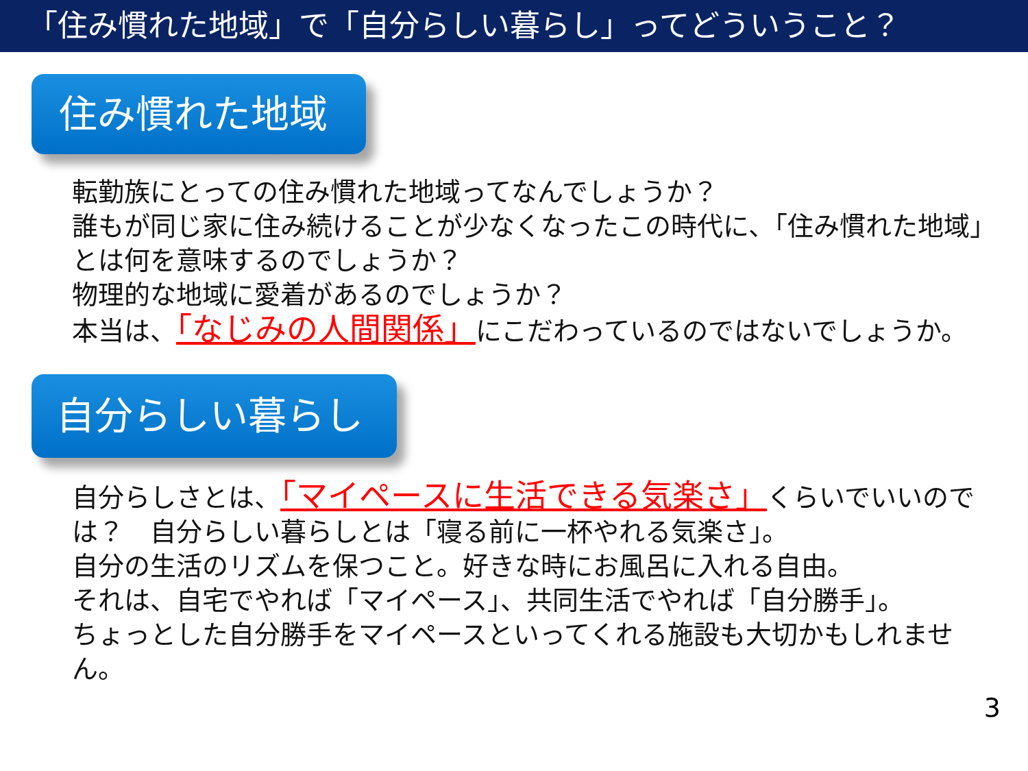「住み慣れた地域」で「自分らしい暮らし」ってどういうこと？
住み慣れた地域
転勤族にとっての住み慣れた地域ってなんでしょうか？
誰もが同じ家に住み続けることが少なくなったこの時代に、「住み慣れた地域」とは何を意味するのでしょうか？
物理的な地域に愛着があるのでしょうか？
本当は、「なじみの人間関係」にこだわっているのではないでしょうか。
自分らしい暮らし
自分らしさとは、「マイペースに生活できる気楽さ」くらいでいいのでは？　自分らしい暮らしとは「寝る前に一杯やれる気楽さ」。
自分の生活のリズムを保つこと。好きな時にお風呂に入れる自由。
それは、自宅でやれば「マイペース」、共同生活でやれば「自分勝手」。
ちょっとした自分勝手をマイペースといってくれる施設も大切かもしれません。
3